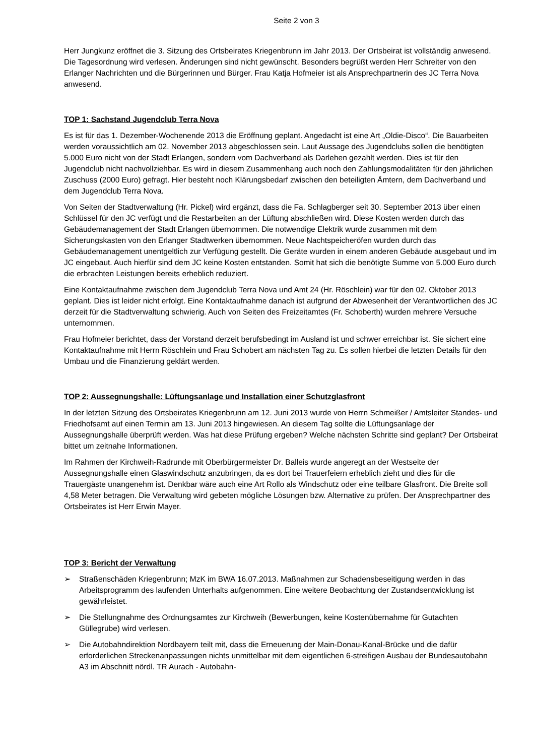Seite 2 von 3
Herr Jungkunz eröffnet die 3. Sitzung des Ortsbeirates Kriegenbrunn im Jahr 2013. Der Ortsbeirat ist vollständig anwesend. Die Tagesordnung wird verlesen. Änderungen sind nicht gewünscht. Besonders begrüßt werden Herr Schreiter von den Erlanger Nachrichten und die Bürgerinnen und Bürger. Frau Katja Hofmeier ist als Ansprechpartnerin des JC Terra Nova anwesend.
TOP 1: Sachstand Jugendclub Terra Nova
Es ist für das 1. Dezember-Wochenende 2013 die Eröffnung geplant. Angedacht ist eine Art „Oldie-Disco“. Die Bauarbeiten werden voraussichtlich am 02. November 2013 abgeschlossen sein. Laut Aussage des Jugendclubs sollen die benötigten 5.000 Euro nicht von der Stadt Erlangen, sondern vom Dachverband als Darlehen gezahlt werden. Dies ist für den Jugendclub nicht nachvollziehbar. Es wird in diesem Zusammenhang auch noch den Zahlungsmodalitäten für den jährlichen Zuschuss (2000 Euro) gefragt. Hier besteht noch Klärungsbedarf zwischen den beteiligten Ämtern, dem Dachverband und dem Jugendclub Terra Nova.
Von Seiten der Stadtverwaltung (Hr. Pickel) wird ergänzt, dass die Fa. Schlagberger seit 30. September 2013 über einen Schlüssel für den JC verfügt und die Restarbeiten an der Lüftung abschließen wird. Diese Kosten werden durch das Gebäudemanagement der Stadt Erlangen übernommen. Die notwendige Elektrik wurde zusammen mit dem Sicherungskasten von den Erlanger Stadtwerken übernommen. Neue Nachtspeicheröfen wurden durch das Gebäudemanagement unentgeltlich zur Verfügung gestellt. Die Geräte wurden in einem anderen Gebäude ausgebaut und im JC eingebaut. Auch hierfür sind dem JC keine Kosten entstanden. Somit hat sich die benötigte Summe von 5.000 Euro durch die erbrachten Leistungen bereits erheblich reduziert.
Eine Kontaktaufnahme zwischen dem Jugendclub Terra Nova und Amt 24 (Hr. Röschlein) war für den 02. Oktober 2013 geplant. Dies ist leider nicht erfolgt. Eine Kontaktaufnahme danach ist aufgrund der Abwesenheit der Verantwortlichen des JC derzeit für die Stadtverwaltung schwierig. Auch von Seiten des Freizeitamtes (Fr. Schoberth) wurden mehrere Versuche unternommen.
Frau Hofmeier berichtet, dass der Vorstand derzeit berufsbedingt im Ausland ist und schwer erreichbar ist. Sie sichert eine Kontaktaufnahme mit Herrn Röschlein und Frau Schobert am nächsten Tag zu. Es sollen hierbei die letzten Details für den Umbau und die Finanzierung geklärt werden.
TOP 2: Aussegnungshalle: Lüftungsanlage und Installation einer Schutzglasfront
In der letzten Sitzung des Ortsbeirates Kriegenbrunn am 12. Juni 2013 wurde von Herrn Schmeißer / Amtsleiter Standes- und Friedhofsamt auf einen Termin am 13. Juni 2013 hingewiesen. An diesem Tag sollte die Lüftungsanlage der Aussegnungshalle überprüft werden. Was hat diese Prüfung ergeben? Welche nächsten Schritte sind geplant? Der Ortsbeirat bittet um zeitnahe Informationen.
Im Rahmen der Kirchweih-Radrunde mit Oberbürgermeister Dr. Balleis wurde angeregt an der Westseite der Aussegnungshalle einen Glaswindschutz anzubringen, da es dort bei Trauerfeiern erheblich zieht und dies für die Trauergäste unangenehm ist. Denkbar wäre auch eine Art Rollo als Windschutz oder eine teilbare Glasfront. Die Breite soll 4,58 Meter betragen. Die Verwaltung wird gebeten mögliche Lösungen bzw. Alternative zu prüfen. Der Ansprechpartner des Ortsbeirates ist Herr Erwin Mayer.
TOP 3: Bericht der Verwaltung
➢ Straßenschäden Kriegenbrunn; MzK im BWA 16.07.2013. Maßnahmen zur Schadensbeseitigung werden in das Arbeitsprogramm des laufenden Unterhalts aufgenommen. Eine weitere Beobachtung der Zustandsentwicklung ist gewährleistet.
➢ Die Stellungnahme des Ordnungsamtes zur Kirchweih (Bewerbungen, keine Kostenübernahme für Gutachten Güllegrube) wird verlesen.
➢ Die Autobahndirektion Nordbayern teilt mit, dass die Erneuerung der Main-Donau-Kanal-Brücke und die dafür erforderlichen Streckenanpassungen nichts unmittelbar mit dem eigentlichen 6-streifigen Ausbau der Bundesautobahn A3 im Abschnitt nördl. TR Aurach - Autobahn-